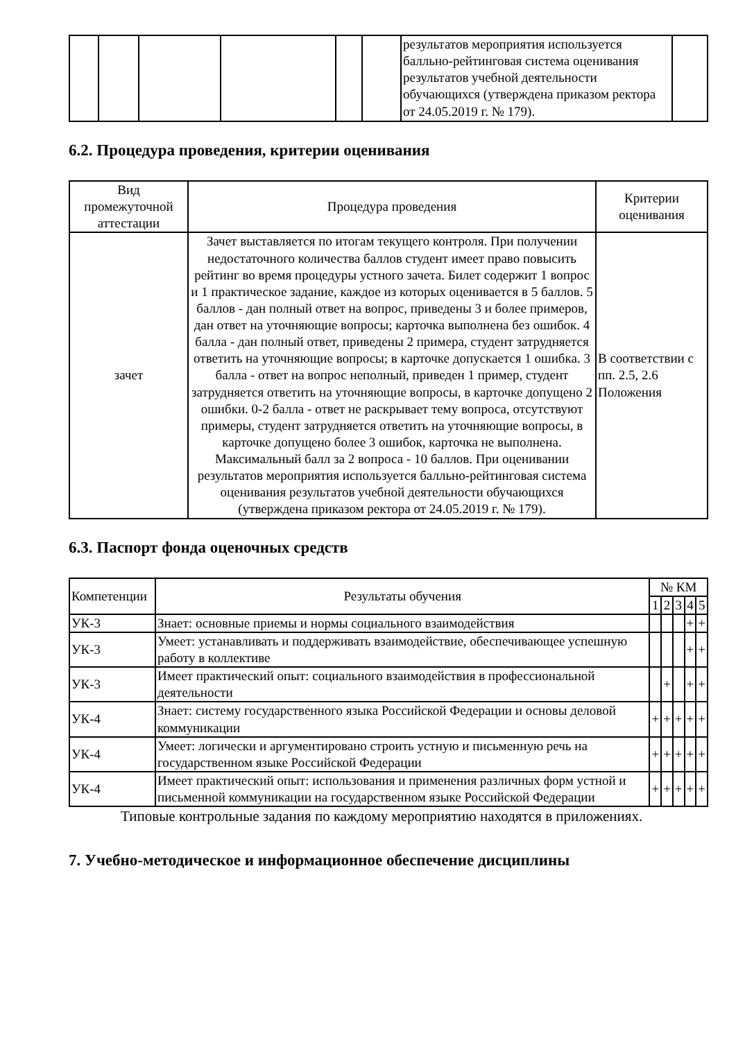| | | | | | | результатов мероприятия используется балльно-рейтинговая система оценивания результатов учебной деятельности обучающихся (утверждена приказом ректора от 24.05.2019 г. № 179). | |
6.2. Процедура проведения, критерии оценивания
| Вид промежуточной аттестации | Процедура проведения | Критерии оценивания |
| --- | --- | --- |
| зачет | Зачет выставляется по итогам текущего контроля. При получении недостаточного количества баллов студент имеет право повысить рейтинг во время процедуры устного зачета. Билет содержит 1 вопрос и 1 практическое задание, каждое из которых оценивается в 5 баллов. 5 баллов - дан полный ответ на вопрос, приведены 3 и более примеров, дан ответ на уточняющие вопросы; карточка выполнена без ошибок. 4 балла - дан полный ответ, приведены 2 примера, студент затрудняется ответить на уточняющие вопросы; в карточке допускается 1 ошибка. 3 балла - ответ на вопрос неполный, приведен 1 пример, студент затрудняется ответить на уточняющие вопросы, в карточке допущено 2 ошибки. 0-2 балла - ответ не раскрывает тему вопроса, отсутствуют примеры, студент затрудняется ответить на уточняющие вопросы, в карточке допущено более 3 ошибок, карточка не выполнена. Максимальный балл за 2 вопроса - 10 баллов. При оценивании результатов мероприятия используется балльно-рейтинговая система оценивания результатов учебной деятельности обучающихся (утверждена приказом ректора от 24.05.2019 г. № 179). | В соответствии с пп. 2.5, 2.6 Положения |
6.3. Паспорт фонда оценочных средств
| Компетенции | Результаты обучения | № КМ | | | | |
| --- | --- | --- | --- | --- | --- | --- |
| | | 1 | 2 | 3 | 4 | 5 |
| УК-3 | Знает: основные приемы и нормы социального взаимодействия | | | | + | + |
| УК-3 | Умеет: устанавливать и поддерживать взаимодействие, обеспечивающее успешную работу в коллективе | | | | + | + |
| УК-3 | Имеет практический опыт: социального взаимодействия в профессиональной деятельности | | + | | + | + |
| УК-4 | Знает: систему государственного языка Российской Федерации и основы деловой коммуникации | + | + | + | + | + |
| УК-4 | Умеет: логически и аргументировано строить устную и письменную речь на государственном языке Российской Федерации | + | + | + | + | + |
| УК-4 | Имеет практический опыт: использования и применения различных форм устной и письменной коммуникации на государственном языке Российской Федерации | + | + | + | + | + |
Типовые контрольные задания по каждому мероприятию находятся в приложениях.
7. Учебно-методическое и информационное обеспечение дисциплины